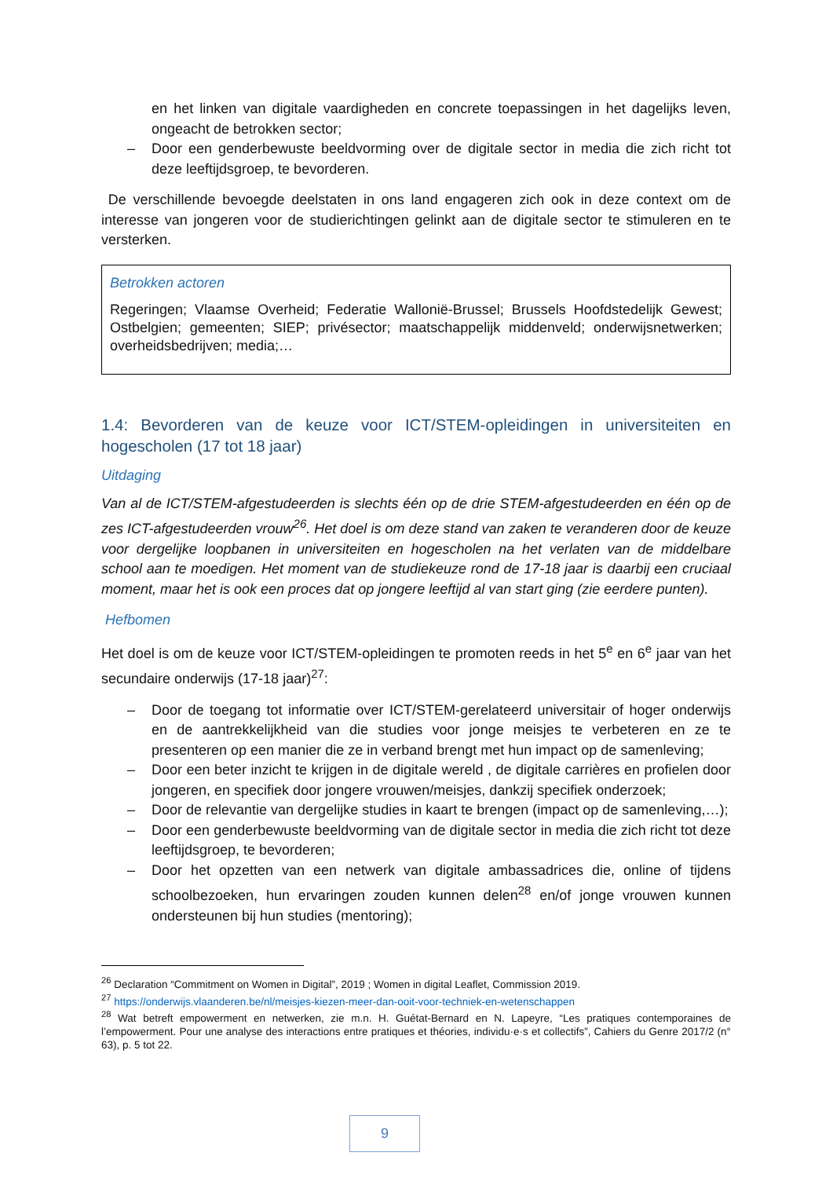en het linken van digitale vaardigheden en concrete toepassingen in het dagelijks leven, ongeacht de betrokken sector;
– Door een genderbewuste beeldvorming over de digitale sector in media die zich richt tot deze leeftijdsgroep, te bevorderen.
De verschillende bevoegde deelstaten in ons land engageren zich ook in deze context om de interesse van jongeren voor de studierichtingen gelinkt aan de digitale sector te stimuleren en te versterken.
Betrokken actoren
Regeringen; Vlaamse Overheid; Federatie Wallonië-Brussel; Brussels Hoofdstedelijk Gewest; Ostbelgien; gemeenten; SIEP; privésector; maatschappelijk middenveld; onderwijsnetwerken; overheidsbedrijven; media;…
1.4: Bevorderen van de keuze voor ICT/STEM-opleidingen in universiteiten en hogescholen (17 tot 18 jaar)
Uitdaging
Van al de ICT/STEM-afgestudeerden is slechts één op de drie STEM-afgestudeerden en één op de zes ICT-afgestudeerden vrouw<sup>26</sup>. Het doel is om deze stand van zaken te veranderen door de keuze voor dergelijke loopbanen in universiteiten en hogescholen na het verlaten van de middelbare school aan te moedigen. Het moment van de studiekeuze rond de 17-18 jaar is daarbij een cruciaal moment, maar het is ook een proces dat op jongere leeftijd al van start ging (zie eerdere punten).
Hefbomen
Het doel is om de keuze voor ICT/STEM-opleidingen te promoten reeds in het 5<sup>e</sup> en 6<sup>e</sup> jaar van het secundaire onderwijs (17-18 jaar)<sup>27</sup>:
– Door de toegang tot informatie over ICT/STEM-gerelateerd universitair of hoger onderwijs en de aantrekkelijkheid van die studies voor jonge meisjes te verbeteren en ze te presenteren op een manier die ze in verband brengt met hun impact op de samenleving;
– Door een beter inzicht te krijgen in de digitale wereld , de digitale carrières en profielen door jongeren, en specifiek door jongere vrouwen/meisjes, dankzij specifiek onderzoek;
– Door de relevantie van dergelijke studies in kaart te brengen (impact op de samenleving,…);
– Door een genderbewuste beeldvorming van de digitale sector in media die zich richt tot deze leeftijdsgroep, te bevorderen;
– Door het opzetten van een netwerk van digitale ambassadrices die, online of tijdens schoolbezoeken, hun ervaringen zouden kunnen delen<sup>28</sup> en/of jonge vrouwen kunnen ondersteunen bij hun studies (mentoring);
<sup>26</sup> Declaration “Commitment on Women in Digital”, 2019 ; Women in digital Leaflet, Commission 2019.
<sup>27</sup> https://onderwijs.vlaanderen.be/nl/meisjes-kiezen-meer-dan-ooit-voor-techniek-en-wetenschappen
<sup>28</sup> Wat betreft empowerment en netwerken, zie m.n. H. Guétat-Bernard en N. Lapeyre, “Les pratiques contemporaines de l’empowerment. Pour une analyse des interactions entre pratiques et théories, individu·e·s et collectifs”, Cahiers du Genre 2017/2 (n° 63), p. 5 tot 22.
9